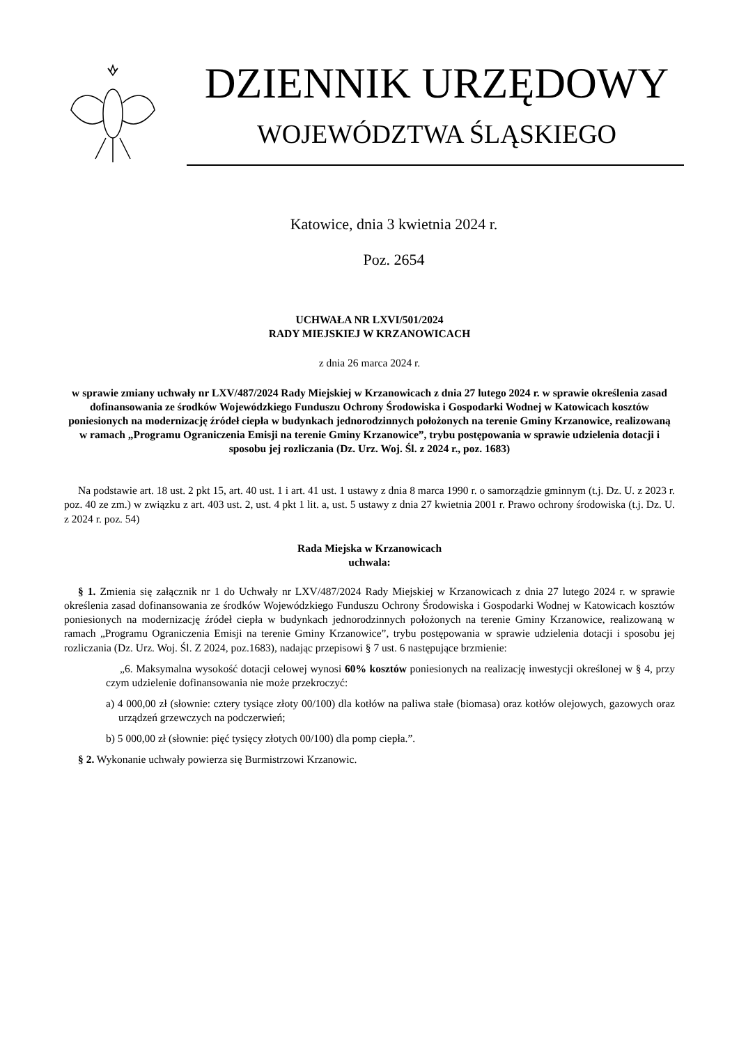DZIENNIK URZĘDOWY
WOJEWÓDZTWA ŚLĄSKIEGO
Katowice, dnia 3 kwietnia 2024 r.
Poz. 2654
UCHWAŁA NR LXVI/501/2024
RADY MIEJSKIEJ W KRZANOWICACH
z dnia 26 marca 2024 r.
w sprawie zmiany uchwały nr LXV/487/2024 Rady Miejskiej w Krzanowicach z dnia 27 lutego 2024 r. w sprawie określenia zasad dofinansowania ze środków Wojewódzkiego Funduszu Ochrony Środowiska i Gospodarki Wodnej w Katowicach kosztów poniesionych na modernizację źródeł ciepła w budynkach jednorodzinnych położonych na terenie Gminy Krzanowice, realizowaną w ramach „Programu Ograniczenia Emisji na terenie Gminy Krzanowice”, trybu postępowania w sprawie udzielenia dotacji i sposobu jej rozliczania (Dz. Urz. Woj. Śl. z 2024 r., poz. 1683)
Na podstawie art. 18 ust. 2 pkt 15, art. 40 ust. 1 i art. 41 ust. 1 ustawy z dnia 8 marca 1990 r. o samorządzie gminnym (t.j. Dz. U. z 2023 r. poz. 40 ze zm.) w związku z art. 403 ust. 2, ust. 4 pkt 1 lit. a, ust. 5 ustawy z dnia 27 kwietnia 2001 r. Prawo ochrony środowiska (t.j. Dz. U. z 2024 r. poz. 54)
Rada Miejska w Krzanowicach
uchwala:
§ 1. Zmienia się załącznik nr 1 do Uchwały nr LXV/487/2024 Rady Miejskiej w Krzanowicach z dnia 27 lutego 2024 r. w sprawie określenia zasad dofinansowania ze środków Wojewódzkiego Funduszu Ochrony Środowiska i Gospodarki Wodnej w Katowicach kosztów poniesionych na modernizację źródeł ciepła w budynkach jednorodzinnych położonych na terenie Gminy Krzanowice, realizowaną w ramach „Programu Ograniczenia Emisji na terenie Gminy Krzanowice”, trybu postępowania w sprawie udzielenia dotacji i sposobu jej rozliczania (Dz. Urz. Woj. Śl. Z 2024, poz.1683), nadając przepisowi § 7 ust. 6 następujące brzmienie:
„6. Maksymalna wysokość dotacji celowej wynosi 60% kosztów poniesionych na realizację inwestycji określonej w § 4, przy czym udzielenie dofinansowania nie może przekroczyć:
a) 4 000,00 zł (słownie: cztery tysiące złoty 00/100) dla kotłów na paliwa stałe (biomasa) oraz kotłów olejowych, gazowych oraz urządzeń grzewczych na podczerwień;
b) 5 000,00 zł (słownie: pięć tysięcy złotych 00/100) dla pomp ciepła.”.
§ 2. Wykonanie uchwały powierza się Burmistrzowi Krzanowic.